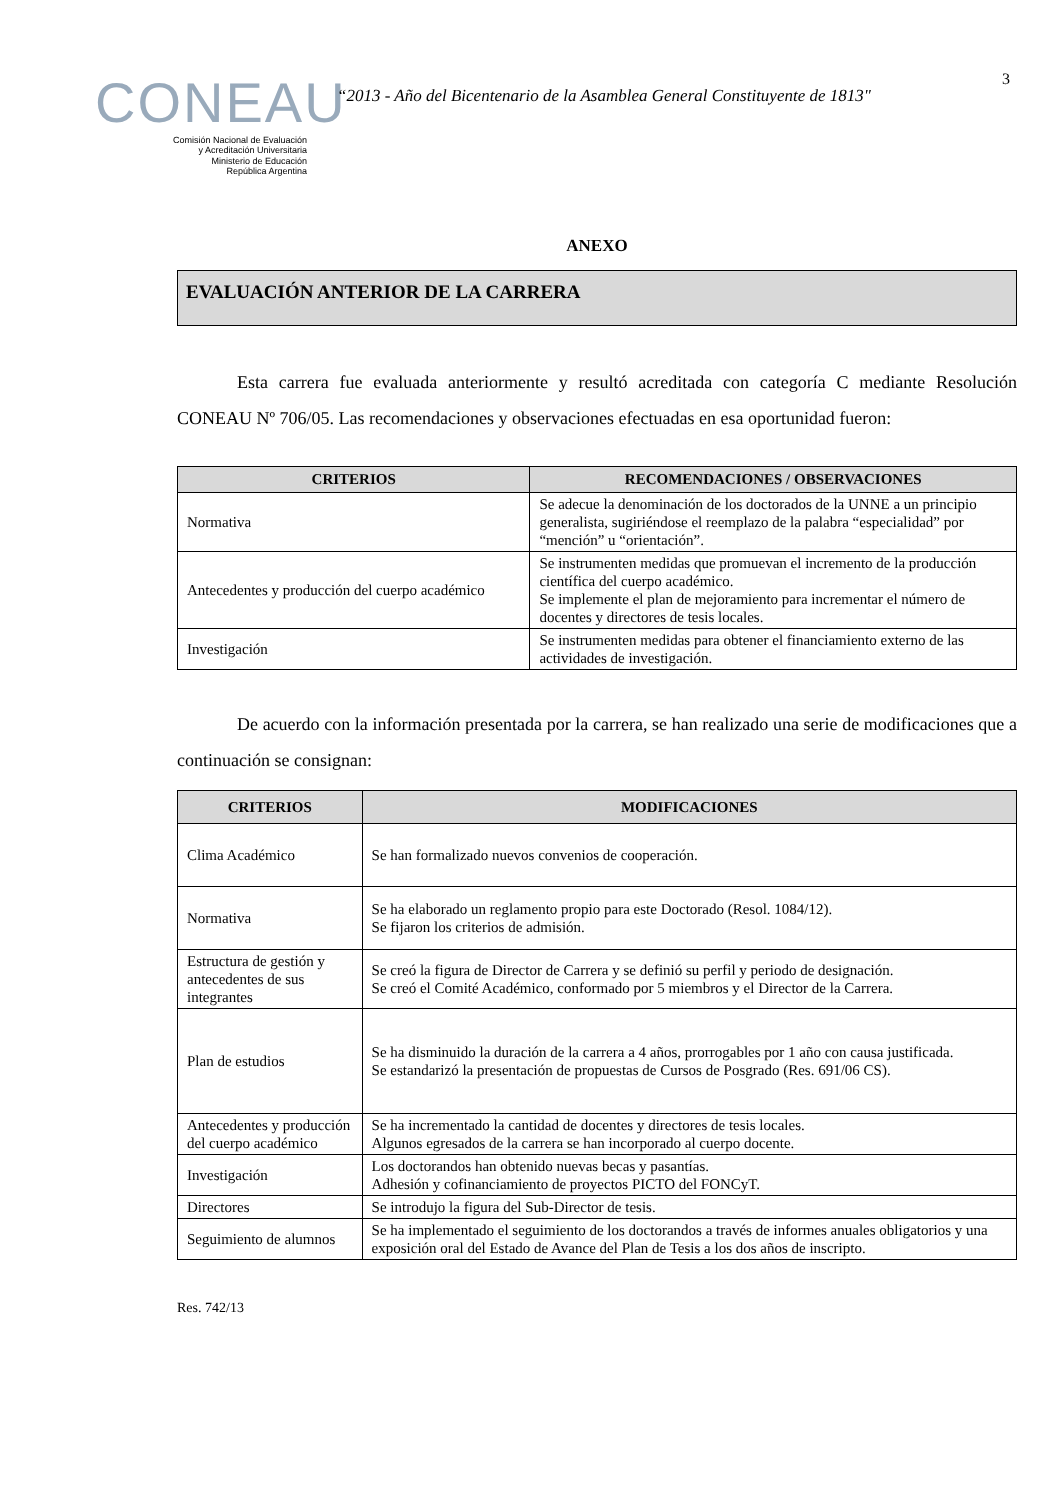3
CONEAU
Comisión Nacional de Evaluación
y Acreditación Universitaria
Ministerio de Educación
República Argentina
“2013 - Año del Bicentenario de la Asamblea General Constituyente de 1813"
ANEXO
EVALUACIÓN ANTERIOR DE LA CARRERA
Esta carrera fue evaluada anteriormente y resultó acreditada con categoría C mediante Resolución CONEAU Nº 706/05. Las recomendaciones y observaciones efectuadas en esa oportunidad fueron:
| CRITERIOS | RECOMENDACIONES / OBSERVACIONES |
| --- | --- |
| Normativa | Se adecue la denominación de los doctorados de la UNNE a un principio generalista, sugiriéndose el reemplazo de la palabra “especialidad” por “mención” u “orientación”. |
| Antecedentes y producción del cuerpo académico | Se instrumenten medidas que promuevan el incremento de la producción científica del cuerpo académico. Se implemente el plan de mejoramiento para incrementar el número de docentes y directores de tesis locales. |
| Investigación | Se instrumenten medidas para obtener el financiamiento externo de las actividades de investigación. |
De acuerdo con la información presentada por la carrera, se han realizado una serie de modificaciones que a continuación se consignan:
| CRITERIOS | MODIFICACIONES |
| --- | --- |
| Clima Académico | Se han formalizado nuevos convenios de cooperación. |
| Normativa | Se ha elaborado un reglamento propio para este Doctorado (Resol. 1084/12). Se fijaron los criterios de admisión. |
| Estructura de gestión y antecedentes de sus integrantes | Se creó la figura de Director de Carrera y se definió su perfil y periodo de designación. Se creó el Comité Académico, conformado por 5 miembros y el Director de la Carrera. |
| Plan de estudios | Se ha disminuido la duración de la carrera a 4 años, prorrogables por 1 año con causa justificada. Se estandarizó la presentación de propuestas de Cursos de Posgrado (Res. 691/06 CS). |
| Antecedentes y producción del cuerpo académico | Se ha incrementado la cantidad de docentes y directores de tesis locales. Algunos egresados de la carrera se han incorporado al cuerpo docente. |
| Investigación | Los doctorandos han obtenido nuevas becas y pasantías. Adhesión y cofinanciamiento de proyectos PICTO del FONCyT. |
| Directores | Se introdujo la figura del Sub-Director de tesis. |
| Seguimiento de alumnos | Se ha implementado el seguimiento de los doctorandos a través de informes anuales obligatorios y una exposición oral del Estado de Avance del Plan de Tesis a los dos años de inscripto. |
Res. 742/13